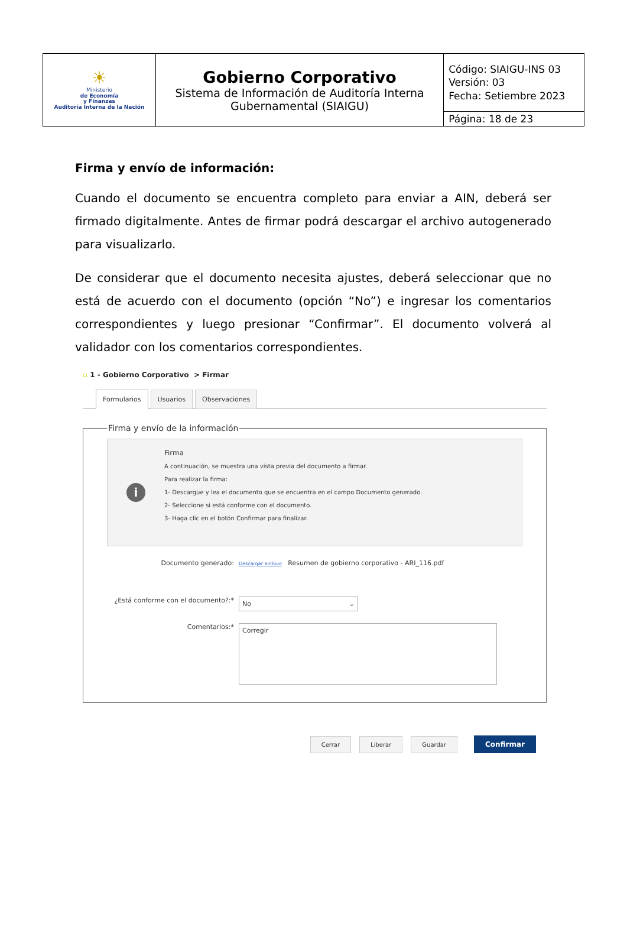| ☀ Ministerio de Economía y Finanzas Auditoría Interna de la Nación | Gobierno Corporativo Sistema de Información de Auditoría Interna Gubernamental (SIAIGU) | Código: SIAIGU-INS 03 Versión: 03 Fecha: Setiembre 2023 |
| | | Página: 18 de 23 |
Firma y envío de información:
Cuando el documento se encuentra completo para enviar a AIN, deberá ser firmado digitalmente. Antes de firmar podrá descargar el archivo autogenerado para visualizarlo.
De considerar que el documento necesita ajustes, deberá seleccionar que no está de acuerdo con el documento (opción “No”) e ingresar los comentarios correspondientes y luego presionar “Confirmar”. El documento volverá al validador con los comentarios correspondientes.
▫ 1 - Gobierno Corporativo > Firmar
Formularios Usuarios Observaciones
Firma y envío de la información
i
Firma
A continuación, se muestra una vista previa del documento a firmar.
Para realizar la firma:
1- Descargue y lea el documento que se encuentra en el campo Documento generado.
2- Seleccione si está conforme con el documento.
3- Haga clic en el botón Confirmar para finalizar.
Documento generado:
Descargar archivo Resumen de gobierno corporativo - ARI_116.pdf
¿Está conforme con el documento?:*
No ⌄
Comentarios:*
Corregir
Cerrar Liberar Guardar Confirmar